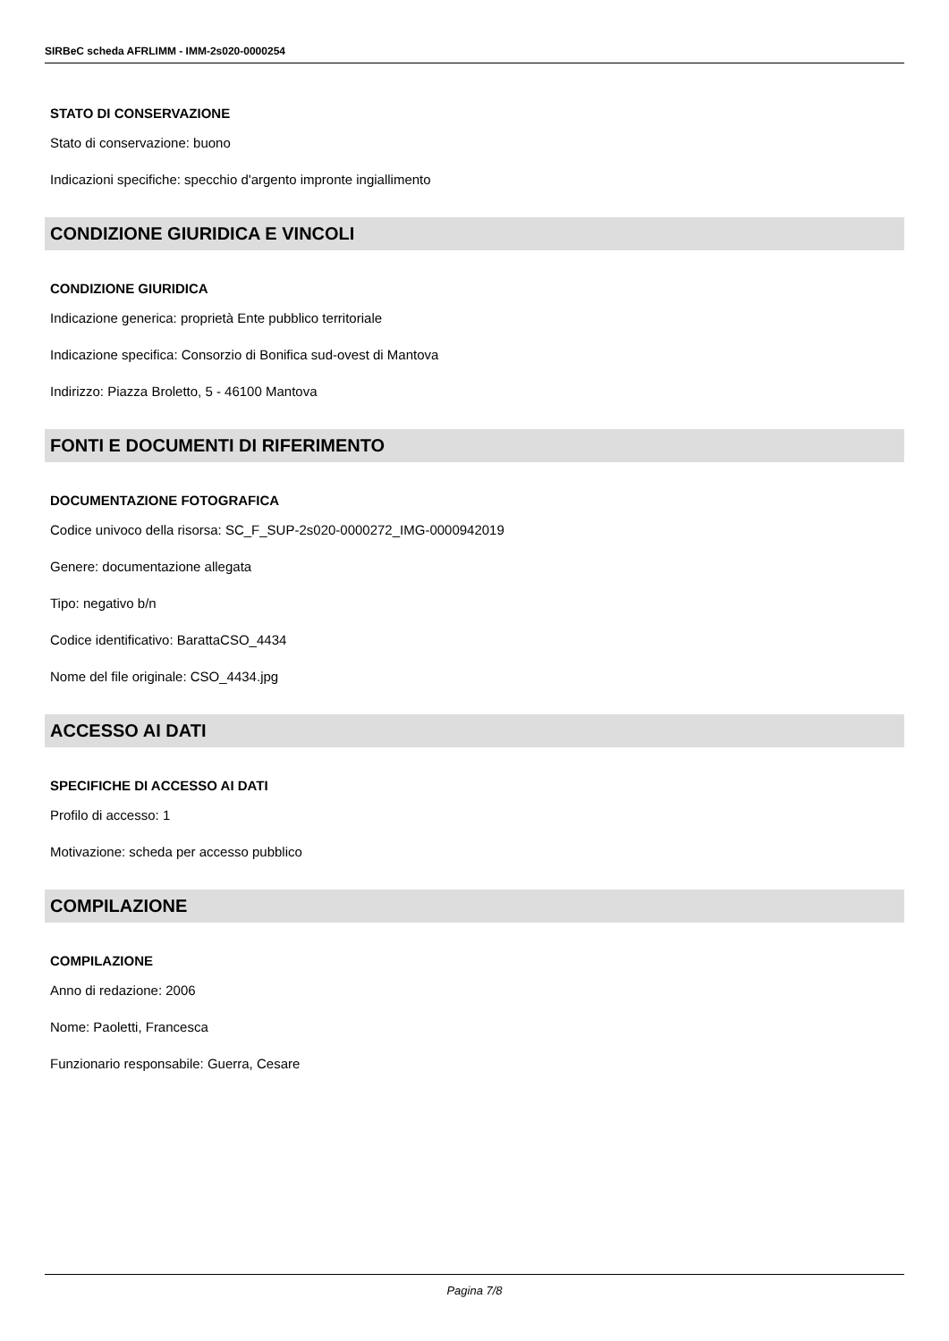SIRBeC scheda AFRLIMM - IMM-2s020-0000254
STATO DI CONSERVAZIONE
Stato di conservazione: buono
Indicazioni specifiche: specchio d'argento impronte ingiallimento
CONDIZIONE GIURIDICA E VINCOLI
CONDIZIONE GIURIDICA
Indicazione generica: proprietà Ente pubblico territoriale
Indicazione specifica: Consorzio di Bonifica sud-ovest di Mantova
Indirizzo: Piazza Broletto, 5 - 46100 Mantova
FONTI E DOCUMENTI DI RIFERIMENTO
DOCUMENTAZIONE FOTOGRAFICA
Codice univoco della risorsa: SC_F_SUP-2s020-0000272_IMG-0000942019
Genere: documentazione allegata
Tipo: negativo b/n
Codice identificativo: BarattaCSO_4434
Nome del file originale: CSO_4434.jpg
ACCESSO AI DATI
SPECIFICHE DI ACCESSO AI DATI
Profilo di accesso: 1
Motivazione: scheda per accesso pubblico
COMPILAZIONE
COMPILAZIONE
Anno di redazione: 2006
Nome: Paoletti, Francesca
Funzionario responsabile: Guerra, Cesare
Pagina 7/8